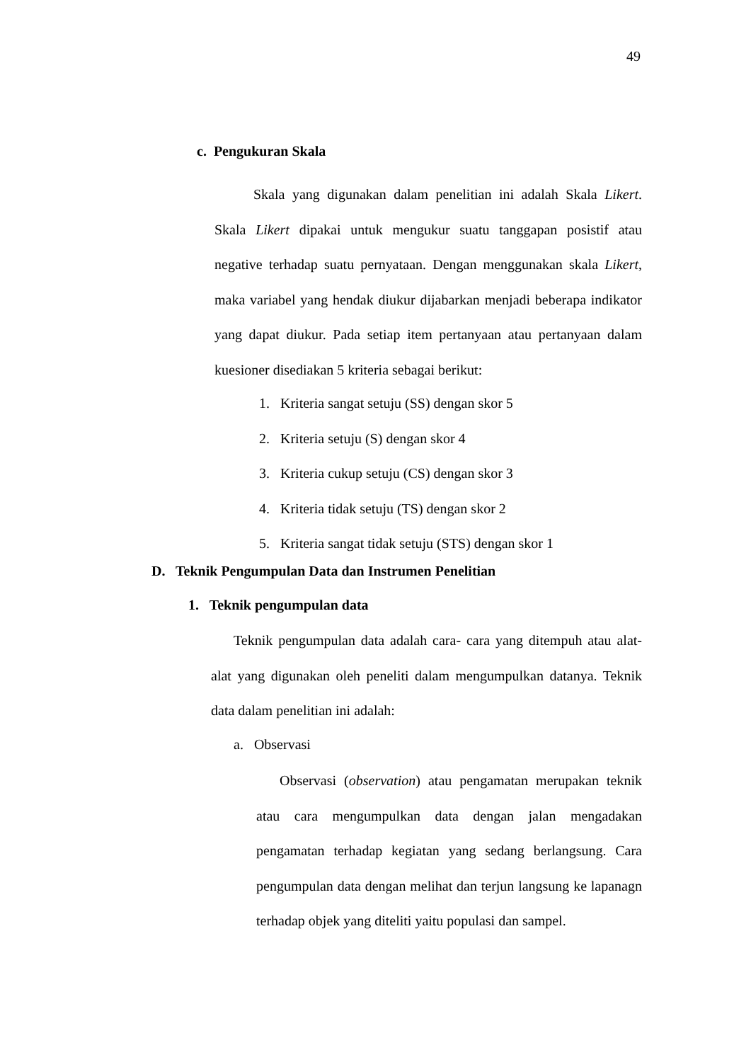49
c. Pengukuran Skala
Skala yang digunakan dalam penelitian ini adalah Skala Likert. Skala Likert dipakai untuk mengukur suatu tanggapan posistif atau negative terhadap suatu pernyataan. Dengan menggunakan skala Likert, maka variabel yang hendak diukur dijabarkan menjadi beberapa indikator yang dapat diukur. Pada setiap item pertanyaan atau pertanyaan dalam kuesioner disediakan 5 kriteria sebagai berikut:
1. Kriteria sangat setuju (SS) dengan skor 5
2. Kriteria setuju (S) dengan skor 4
3. Kriteria cukup setuju (CS) dengan skor 3
4. Kriteria tidak setuju (TS) dengan skor 2
5. Kriteria sangat tidak setuju (STS) dengan skor 1
D. Teknik Pengumpulan Data dan Instrumen Penelitian
1. Teknik pengumpulan data
Teknik pengumpulan data adalah cara- cara yang ditempuh atau alat-alat yang digunakan oleh peneliti dalam mengumpulkan datanya. Teknik data dalam penelitian ini adalah:
a. Observasi
Observasi (observation) atau pengamatan merupakan teknik atau cara mengumpulkan data dengan jalan mengadakan pengamatan terhadap kegiatan yang sedang berlangsung. Cara pengumpulan data dengan melihat dan terjun langsung ke lapanagn terhadap objek yang diteliti yaitu populasi dan sampel.